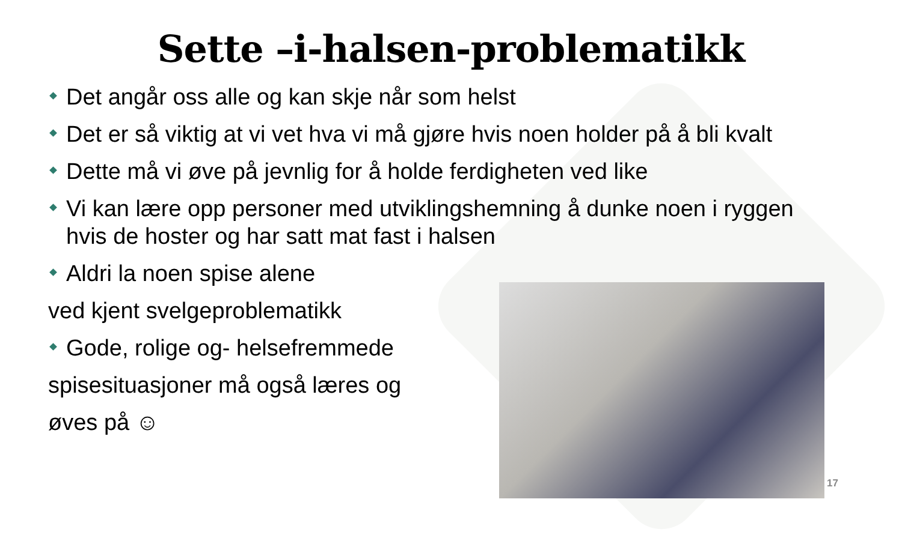Sette –i-halsen-problematikk
Det angår oss alle og kan skje når som helst
Det er så viktig at vi vet hva vi må gjøre hvis noen holder på å bli kvalt
Dette må vi øve på jevnlig for å holde ferdigheten ved like
Vi kan lære opp personer med utviklingshemning å dunke noen i ryggen hvis de hoster og har satt mat fast i halsen
Aldri la noen spise alene
ved kjent svelgeproblematikk
Gode, rolige og- helsefremmede
spisesituasjoner må også læres og
øves på ☺
17